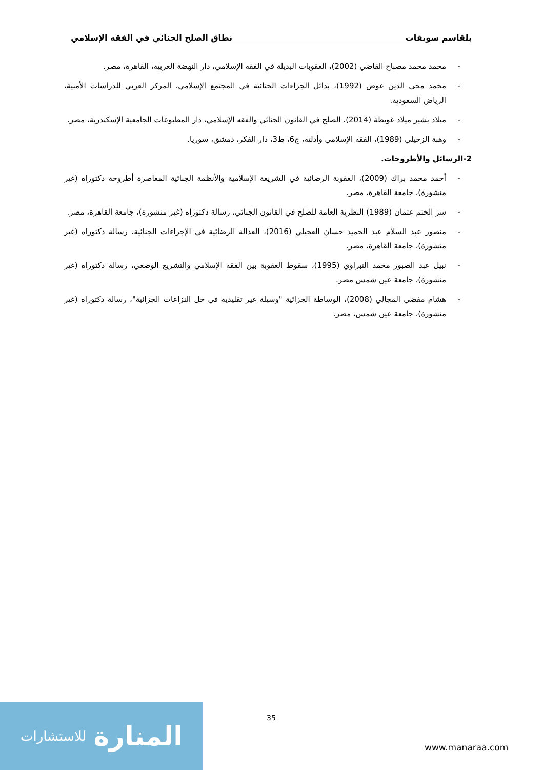بلقاسم سويقات نطاق الصلح الجنائي في الفقه الإسلامي
- محمد محمد مصباح القاضي (2002)، العقوبات البديلة في الفقه الإسلامي، دار النهضة العربية، القاهرة، مصر.
- محمد محي الدين عوض (1992)، بدائل الجزاءات الجنائية في المجتمع الإسلامي، المركز العربي للدراسات الأمنية، الرياض السعودية.
- ميلاد بشير ميلاد غويطة (2014)، الصلح في القانون الجنائي والفقه الإسلامي، دار المطبوعات الجامعية الإسكندرية، مصر.
- وهبة الزحيلي (1989)، الفقه الإسلامي وأدلته، ج6، ط3، دار الفكر، دمشق، سوريا.
2-الرسائل والأطروحات.
- أحمد محمد براك (2009)، العقوبة الرضائية في الشريعة الإسلامية والأنظمة الجنائية المعاصرة أطروحة دكتوراه (غير منشورة)، جامعة القاهرة، مصر.
- سر الختم عثمان (1989) النظرية العامة للصلح في القانون الجنائي، رسالة دكتوراه (غير منشورة)، جامعة القاهرة، مصر.
- منصور عبد السلام عبد الحميد حسان العجيلي (2016)، العدالة الرضائية في الإجراءات الجنائية، رسالة دكتوراه (غير منشورة)، جامعة القاهرة، مصر.
- نبيل عبد الصبور محمد النبراوي (1995)، سقوط العقوبة بين الفقه الإسلامي والتشريع الوضعي، رسالة دكتوراه (غير منشورة)، جامعة عين شمس مصر.
- هشام مفضي المجالي (2008)، الوساطة الجزائية "وسيلة غير تقليدية في حل النزاعات الجزائية"، رسالة دكتوراه (غير منشورة)، جامعة عين شمس، مصر.
35
المنارة للاستشارات
www.manaraa.com